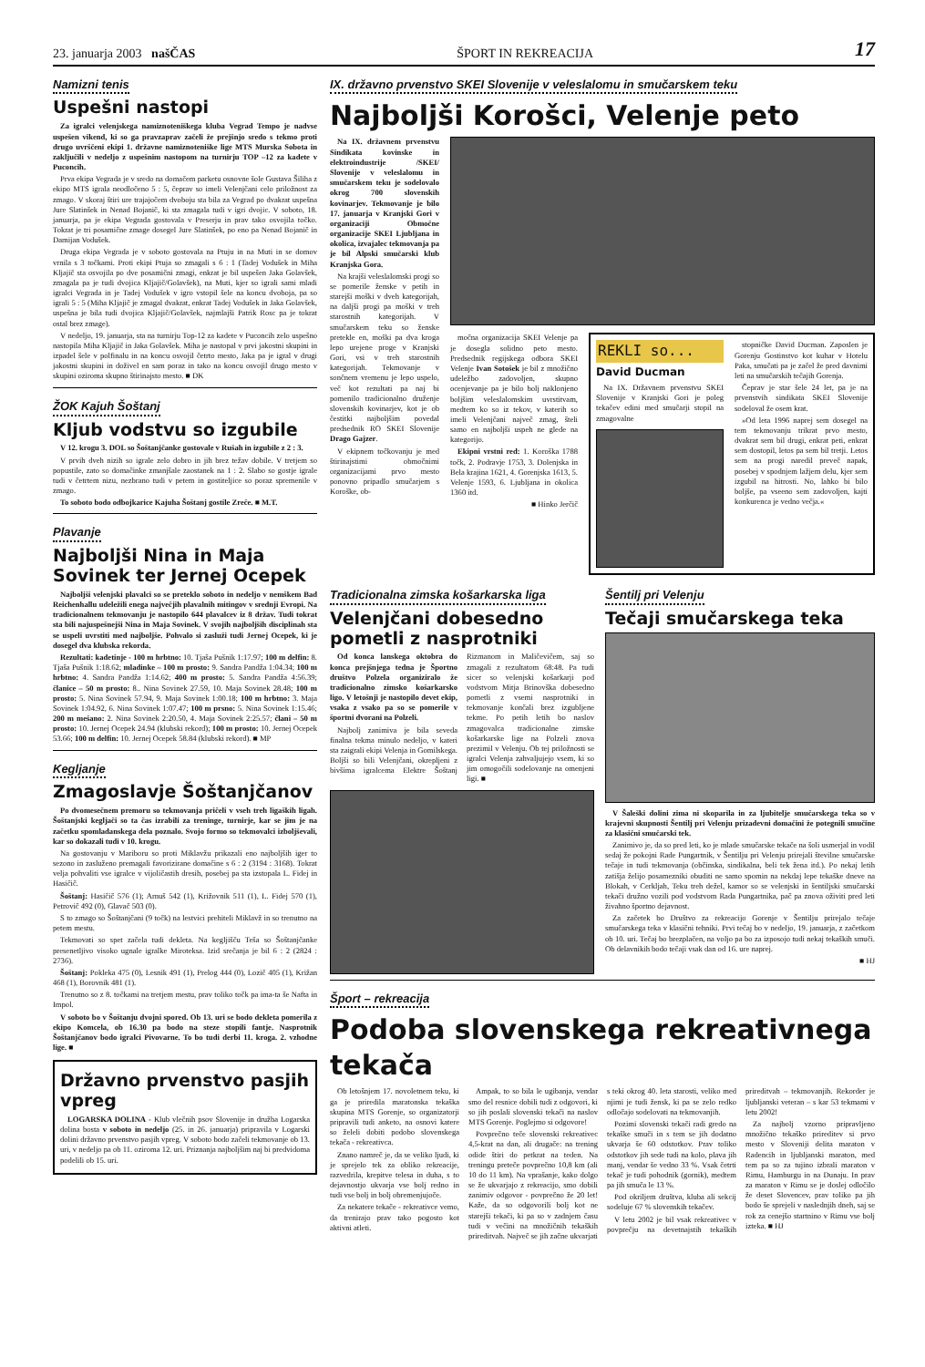23. januarja 2003 našČAS ŠPORT IN REKREACIJA 17
Namizni tenis
Uspešni nastopi
Za igralci velenjskega namiznoteniškega kluba Vegrad Tempo je nadvse uspešen vikend, ki so ga pravzaprav začeli že prejšnjo sredo s tekmo proti drugo uvrščeni ekipi 1. državne namiznoteniške lige MTS Murska Sobota in zaključili v nedeljo z uspešnim nastopom na turnirju TOP –12 za kadete v Puconcih.
Prva ekipa Vegrada je v sredo na domačem parketu osnovne šole Gustava Šiliha z ekipo MTS igrala neodločeno 5 : 5, čeprav so imeli Velenjčani celo priložnost za zmago. V skoraj štiri ure trajajočem dvoboju sta bila za Vegrad po dvakrat uspešna Jure Slatinšek in Nenad Bojanič, ki sta zmagala tudi v igri dvojic. V soboto, 18. januarja, pa je ekipa Vegrada gostovala v Preserju in prav tako osvojila točko. Tokrat je tri posamične zmage dosegel Jure Slatinšek, po eno pa Nenad Bojanič in Damijan Vodušek.
Druga ekipa Vegrada je v soboto gostovala na Ptuju in na Muti in se domov vrnila s 3 točkami. Proti ekipi Ptuja so zmagali s 6 : 1 (Tadej Vodušek in Miha Kljajič sta osvojila po dve posamični zmagi, enkrat je bil uspešen Jaka Golavšek, zmagala pa je tudi dvojica Kljajič/Golavšek), na Muti, kjer so igrali sami mladi igralci Vegrada in je Tadej Vodušek v igro vstopil šele na koncu dvoboja, pa so igrali 5 : 5 (Miha Kljajič je zmagal dvakrat, enkrat Tadej Vodušek in Jaka Golavšek, uspešna je bila tudi dvojica Kljajič/Golavšek, najmlajši Patrik Rosc pa je tokrat ostal brez zmage).
V nedeljo, 19. januarja, sta na turnirju Top-12 za kadete v Puconcih zelo uspešno nastopila Miha Kljajič in Jaka Golavšek. Miha je nastopal v prvi jakostni skupini in izpadel šele v polfinalu in na koncu osvojil četrto mesto, Jaka pa je igral v drugi jakostni skupini in doživel en sam poraz in tako na koncu osvojil drugo mesto v skupini oziroma skupno štirinajsto mesto. ■ DK
ŽOK Kajuh Šoštanj
Kljub vodstvu so izgubile
V 12. krogu 3. DOL so Šoštanjčanke gostovale v Rušah in izgubile z 2 : 3.
V prvih dveh nizih so igrale zelo dobro in jih brez težav dobile. V tretjem so popustile, zato so domačinke zmanjšale zaostanek na 1 : 2. Slabo so gostje igrale tudi v četrtem nizu, nezbrano tudi v petem in gostiteljice so poraz spremenile v zmago.
To soboto bodo odbojkarice Kajuha Šoštanj gostile Zreče. ■ M.T.
Plavanje
Najboljši Nina in Maja Sovinek ter Jernej Ocepek
Najboljši velenjski plavalci so se preteklo soboto in nedeljo v nemškem Bad Reichenhallu udeležili enega največjih plavalnih mitingov v srednji Evropi. Na tradicionalnem tekmovanju je nastopilo 644 plavalcev iz 8 držav. Tudi tokrat sta bili najuspešnejši Nina in Maja Sovinek. V svojih najboljših disciplinah sta se uspeli uvrstiti med najboljše. Pohvalo si zasluži tudi Jernej Ocepek, ki je dosegel dva klubska rekorda.
Rezultati: kadetinje - 100 m hrbtno: 10. Tjaša Pušnik 1:17.97; 100 m delfin: 8. Tjaša Pušnik 1:18.62; mladinke – 100 m prosto: 9. Sandra Pandža 1:04.34; 100 m hrbtno: 4. Sandra Pandža 1:14.62; 400 m prosto: 5. Sandra Pandža 4:56.39; članice – 50 m prosto: 8.. Nina Sovinek 27.59, 10. Maja Sovinek 28.48; 100 m prosto: 5. Nina Sovinek 57.94, 9. Maja Sovinek 1:00.18; 100 m hrbtno: 3. Maja Sovinek 1:04.92, 6. Nina Sovinek 1:07.47; 100 m prsno: 5. Nina Sovinek 1:15.46; 200 m mešano: 2. Nina Sovinek 2:20.50, 4. Maja Sovinek 2:25.57; člani – 50 m prosto: 10. Jernej Ocepek 24.94 (klubski rekord); 100 m prosto: 10. Jernej Ocepek 53.66; 100 m delfin: 10. Jernej Ocepek 58.84 (klubski rekord). ■ MP
Kegljanje
Zmagoslavje Šoštanjčanov
Po dvomesečnem premoru so tekmovanja pričeli v vseh treh ligaških ligah. Šoštanjski kegljači so ta čas izrabili za treninge, turnirje, kar se jim je na začetku spomladanskega dela poznalo. Svojo formo so tekmovalci izboljševali, kar so dokazali tudi v 10. krogu.
Na gostovanju v Mariboru so proti Miklavžu prikazali eno najboljših iger to sezono in zasluženo premagali favorizirane domačine s 6 : 2 (3194 : 3168). Tokrat velja pohvaliti vse igralce v vijoličastih dresih, posebej pa sta izstopala L. Fidej in Hasičič.
Šoštanj: Hasičič 576 (1); Arnuš 542 (1), Križovnik 511 (1), L. Fidej 570 (1), Petrovič 492 (0), Glavač 503 (0).
S to zmago so Šoštanjčani (9 točk) na lestvici prehiteli Miklavž in so trenutno na petem mestu.
Tekmovati so spet začela tudi dekleta. Na kegljišču Teša so Šoštanjčanke presenetljivo visoko ugnale igralke Miroteksa. Izid srečanja je bil 6 : 2 (2824 : 2736).
Šoštanj: Pokleka 475 (0), Lesnik 491 (1), Prelog 444 (0), Lozič 405 (1), Križan 468 (1), Borovnik 481 (1).
Trenutno so z 8. točkami na tretjem mestu, prav toliko točk pa ima-ta še Nafta in Impol.
V soboto bo v Šoštanju dvojni spored. Ob 13. uri se bodo dekleta pomerila z ekipo Komcela, ob 16.30 pa bodo na steze stopili fantje. Nasprotnik Šoštanjčanov bodo igralci Pivovarne. To bo tudi derbi 11. kroga. 2. vzhodne lige. ■
Državno prvenstvo pasjih vpreg
LOGARSKA DOLINA - Klub vlečnih psov Slovenije in družba Logarska dolina bosta v soboto in nedeljo (25. in 26. januarja) pripravila v Logarski dolini državno prvenstvo pasjih vpreg. V soboto bodo začeli tekmovanje ob 13. uri, v nedeljo pa ob 11. oziroma 12. uri. Priznanja najboljšim naj bi predvidoma podelili ob 15. uri.
IX. državno prvenstvo SKEI Slovenije v veleslalomu in smučarskem teku
Najboljši Korošci, Velenje peto
Na IX. državnem prvenstvu Sindikata kovinske in elektroindustrije /SKEI/ Slovenije v veleslalomu in smučarskem teku je sodelovalo okrog 700 slovenskih kovinarjev. Tekmovanje je bilo 17. januarja v Kranjski Gori v organizaciji Območne organizacije SKEI Ljubljana in okolica, izvajalec tekmovanja pa je bil Alpski smučarski klub Kranjska Gora.
Na krajši veleslalomski progi so se pomerile ženske v petih in starejši moški v dveh kategorijah, na daljši progi pa moški v treh starostnih kategorijah. V smučarskem teku so ženske pretekle en, moški pa dva kroga lepo urejene proge v Kranjski Gori, vsi v treh starostnih kategorijah. Tekmovanje v sončnem vremenu je lepo uspelo, več kot rezultati pa naj bi pomenilo tradicionalno druženje slovenskih kovinarjev, kot je ob čestitki najboljšim povedal predsednik RO SKEI Slovenije Drago Gajzer.
V ekipnem točkovanju je med štirinajstimi območnimi organizacijami prvo mesto ponovno pripadlo smučarjem s Koroške, ob-
močna organizacija SKEI Velenje pa je dosegla solidno peto mesto. Predsednik regijskega odbora SKEI Velenje Ivan Sotošek je bil z množično udeležbo zadovoljen, skupno ocenjevanje pa je bilo bolj naklonjeno boljšim veleslalomskim uvrstitvam, medtem ko so iz tekov, v katerih so imeli Velenjčani največ zmag, šteli samo en najboljši uspeh ne glede na kategorijo.
Ekipni vrstni red: 1. Koroška 1788 točk, 2. Podravje 1753, 3. Dolenjska in Bela krajina 1621, 4. Gorenjska 1613, 5. Velenje 1593, 6. Ljubljana in okolica 1360 itd.
■ Hinko Jerčič
REKLI so...
David Ducman
Na IX. Državnem prvenstvu SKEI Slovenije v Kranjski Gori je poleg tekačev edini med smučarji stopil na zmagovalne
stopničke David Ducman. Zaposlen je Gorenju Gostinstvo kot kuhar v Hotelu Paka, smučati pa je začel že pred davnimi leti na smučarskih tečajih Gorenja.
Čeprav je star šele 24 let, pa je na prvenstvih sindikata SKEI Slovenije sodeloval že osem krat.
»Od leta 1996 naprej sem dosegel na tem tekmovanju trikrat prvo mesto, dvakrat sem bil drugi, enkrat peti, enkrat sem dostopil, letos pa sem bil tretji. Letos sem na progi naredil preveč napak, posebej v spodnjem lažjem delu, kjer sem izgubil na hitrosti. No, lahko bi bilo boljše, pa vseeno sem zadovoljen, kajti konkurenca je vedno večja.«
Tradicionalna zimska košarkarska liga
Velenjčani dobesedno pometli z nasprotniki
Od konca lanskega oktobra do konca prejšnjega tedna je Športno društvo Polzela organiziralo že tradicionalno zimsko košarkarsko ligo. V letošnji je nastopilo devet ekip, vsaka z vsako pa so se pomerile v športni dvorani na Polzeli.
Najbolj zanimiva je bila seveda finalna tekma minulo nedeljo, v kateri sta zaigrali ekipi Velenja in Gomilskega. Boljši so bili Velenjčani, okrepljeni z bivšima igralcema Elektre Šoštanj Rizmanom in Maličevičem, saj so zmagali z rezultatom 68:48. Pa tudi sicer so velenjski košarkarji pod vodstvom Mitja Brinovška dobesedno pometli z vsemi nasprotniki in tekmovanje končali brez izgubljene tekme. Po petih letih bo naslov zmagovalca tradicionalne zimske košarkarske lige na Polzeli znova prezimil v Velenju. Ob tej priložnosti se igralci Velenja zahvaljujejo vsem, ki so jim omogočili sodelovanje na omenjeni ligi. ■
Šentilj pri Velenju
Tečaji smučarskega teka
V Šaleški dolini zima ni skoparila in za ljubitelje smučarskega teka so v krajevni skupnosti Šentilj pri Velenju prizadevni domačini že potegnili smučine za klasični smučarski tek.
Zanimivo je, da so pred leti, ko je mlade smučarske tekače na šoli usmerjal in vodil sedaj že pokojni Rade Pungartnik, v Šentilju pri Velenju prirejali številne smučarske tečaje in tudi tekmovanja (občinska, sindikalna, beli tek žena itd.). Po nekaj letih zatišja želijo posamezniki obuditi ne samo spomin na nekdaj lepe tekaške dneve na Blokah, v Cerkljah, Teku treh dežel, kamor so se velenjski in šentiljski smučarski tekači družno vozili pod vodstvom Rada Pungartnika, pač pa znova oživiti pred leti živahno športno dejavnost.
Za začetek bo Društvo za rekreacijo Gorenje v Šentilju prirejalo tečaje smučarskega teka v klasični tehniki. Prvi tečaj bo v nedeljo, 19. januarja, z začetkom ob 10. uri. Tečaj bo brezplačen, na voljo pa bo za izposojo tudi nekaj tekaških smuči. Ob delavnikih bodo tečaji vsak dan od 16. ure naprej.
■ HJ
Šport – rekreacija
Podoba slovenskega rekreativnega tekača
Ob letošnjem 17. novoletnem teku, ki ga je priredila maratonska tekaška skupina MTS Gorenje, so organizatorji pripravili tudi anketo, na osnovi katere so želeli dobiti podobo slovenskega tekača - rekreativca.
Znano namreč je, da se veliko ljudi, ki je sprejelo tek za obliko rekreacije, razvedrila, krepitve telesa in duha, s to dejavnostjo ukvarja vse bolj redno in tudi vse bolj in bolj obremenjujoče.
Za nekatere tekače - rekreativce vemo, da trenirajo prav tako pogosto kot aktivni atleti.
Ampak, to so bila le ugibanja, vendar smo del resnice dobili tudi z odgovori, ki so jih poslali slovenski tekači na naslov MTS Gorenje. Poglejmo si odgovore!
Povprečno teče slovenski rekreativec 4,5-krat na dan, ali drugače: na trening odide štiri do petkrat na teden. Na treningu preteče povprečno 10,8 km (ali 10 do 11 km). Na vprašanje, kako dolgo se že ukvarjajo z rekreacijo, smo dobili zanimiv odgovor - povprečno že 20 let! Kaže, da so odgovorili bolj kot ne starejši tekači, ki pa so v zadnjem času tudi v večini na množičnih tekaških prireditvah. Največ se jih začne ukvarjati s teki okrog 40. leta starosti, veliko med njimi je tudi žensk, ki pa se zelo redko odločajo sodelovati na tekmovanjih.
Pozimi slovenski tekači radi gredo na tekaške smuči in s tem se jih dodatno ukvarja še 60 odstotkov. Prav toliko odstotkov jih sede tudi na kolo, plava jih manj, vendar še vedno 33 %. Vsak četrti tekač je tudi pohodnik (gornik), medtem pa jih smuča le 13 %.
Pod okriljem društva, kluba ali sekcij sodeluje 67 % slovenskih tekačev.
V letu 2002 je bil vsak rekreativec v povprečju na devetnajstih tekaških prireditvah – tekmovanjih. Rekorder je ljubljanski veteran – s kar 53 tekmami v letu 2002!
Za najbolj vzorno pripravljeno množično tekaško prireditev si prvo mesto v Sloveniji delita maraton v Radencih in ljubljanski maraton, med tem pa so za tujino izbrali maraton v Rimu, Hamburgu in na Dunaju. In prav za maraton v Rimu se je doslej odločilo že deset Slovencev, prav toliko pa jih bodo še sprejeli v naslednjih dneh, saj se rok za cenejšo startnino v Rimu vse bolj izteka. ■ HJ